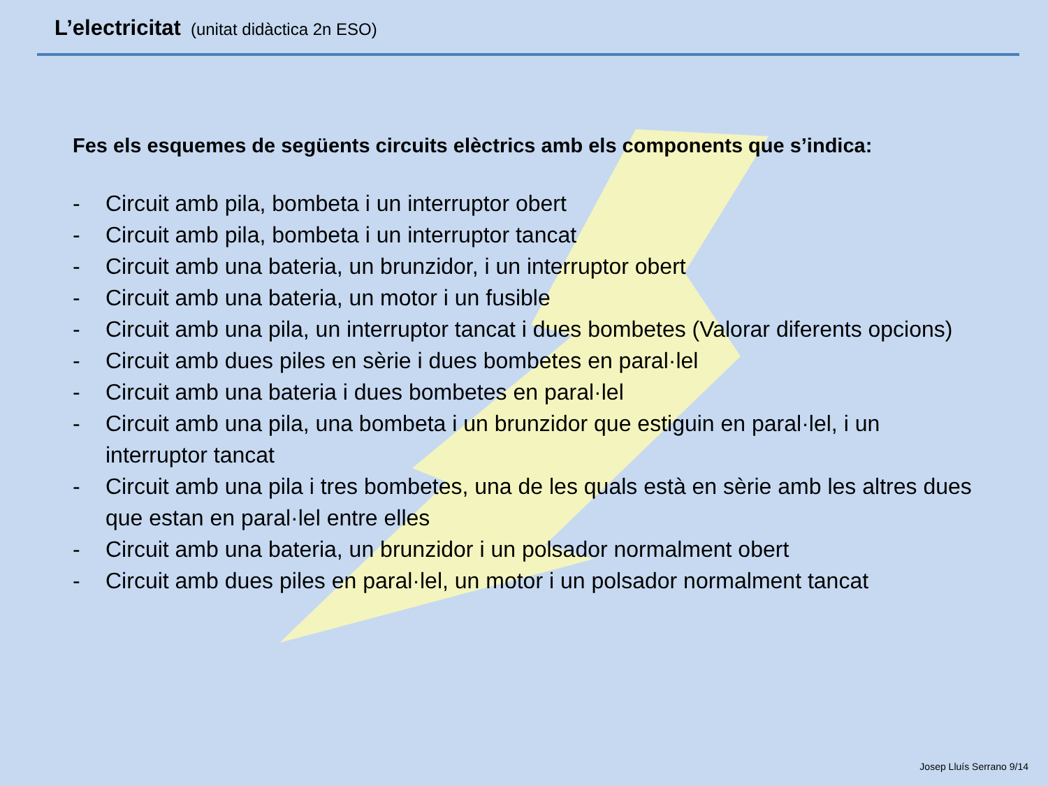L’electricitat (unitat didàctica 2n ESO)
Fes els esquemes de següents circuits elèctrics amb els components que s’indica:
- Circuit amb pila, bombeta i un interruptor obert
- Circuit amb pila, bombeta i un interruptor tancat
- Circuit amb una bateria, un brunzidor, i un interruptor obert
- Circuit amb una bateria, un motor i un fusible
- Circuit amb una pila, un interruptor tancat i dues bombetes (Valorar diferents opcions)
- Circuit amb dues piles en sèrie i dues bombetes en paral·lel
- Circuit amb una bateria i dues bombetes en paral·lel
- Circuit amb una pila, una bombeta i un brunzidor que estiguin en paral·lel, i un interruptor tancat
- Circuit amb una pila i tres bombetes, una de les quals està en sèrie amb les altres dues que estan en paral·lel entre elles
- Circuit amb una bateria, un brunzidor i un polsador normalment obert
- Circuit amb dues piles en paral·lel, un motor i un polsador normalment tancat
Josep Lluís Serrano 9/14